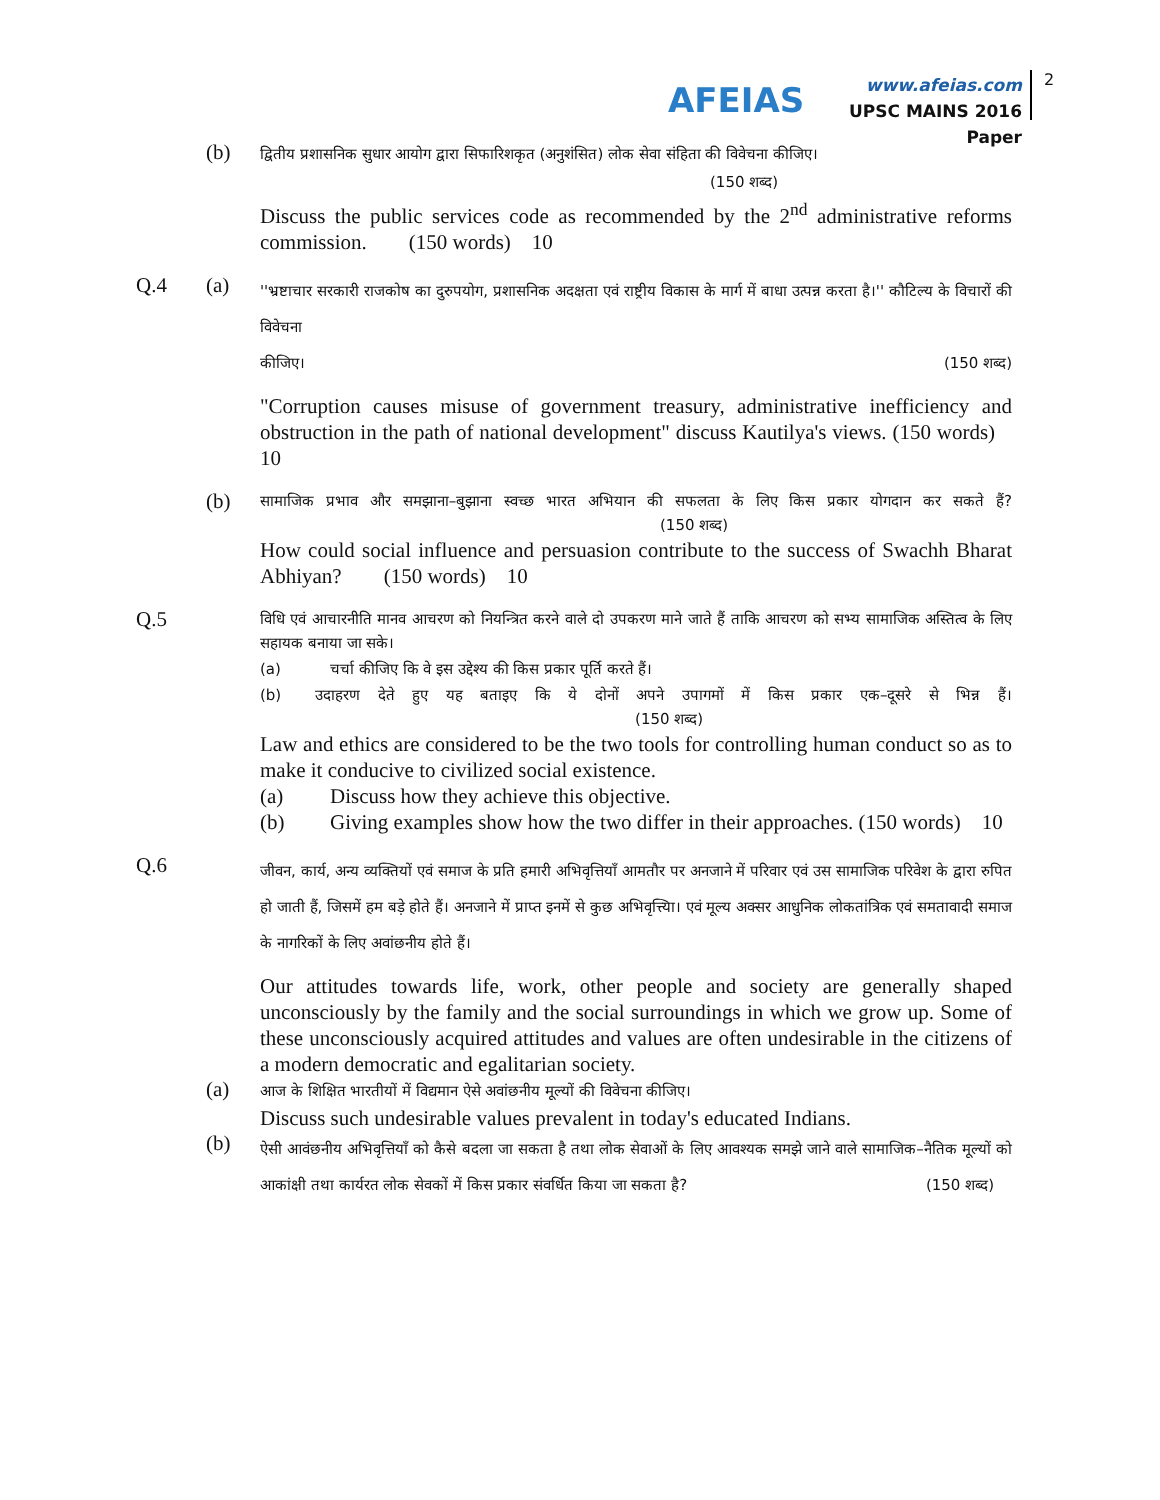AFEIAS
www.afeias.com
UPSC MAINS 2016 Paper
2
(b)
द्वितीय प्रशासनिक सुधार आयोग द्वारा सिफारिशकृत (अनुशंसित) लोक सेवा संहिता की विवेचना कीजिए।
(150 शब्द)
Discuss the public services code as recommended by the 2<sup>nd</sup> administrative reforms commission. (150 words) 10
Q.4 (a)
''भ्रष्टाचार सरकारी राजकोष का दुरुपयोग, प्रशासनिक अदक्षता एवं राष्ट्रीय विकास के मार्ग में बाधा उत्पन्न करता है।'' कौटिल्य के विचारों की विवेचना
कीजिए। (150 शब्द)
"Corruption causes misuse of government treasury, administrative inefficiency and obstruction in the path of national development" discuss Kautilya's views. (150 words) 10
(b)
सामाजिक प्रभाव और समझाना–बुझाना स्वच्छ भारत अभियान की सफलता के लिए किस प्रकार योगदान कर सकते हैं? (150 शब्द)
How could social influence and persuasion contribute to the success of Swachh Bharat Abhiyan? (150 words) 10
Q.5
विधि एवं आचारनीति मानव आचरण को नियन्त्रित करने वाले दो उपकरण माने जाते हैं ताकि आचरण को सभ्य सामाजिक अस्तित्व के लिए सहायक बनाया जा सके।
(a) चर्चा कीजिए कि वे इस उद्देश्य की किस प्रकार पूर्ति करते हैं।
(b) उदाहरण देते हुए यह बताइए कि ये दोनों अपने उपागमों में किस प्रकार एक–दूसरे से भिन्न हैं। (150 शब्द)
Law and ethics are considered to be the two tools for controlling human conduct so as to make it conducive to civilized social existence.
(a) Discuss how they achieve this objective.
(b) Giving examples show how the two differ in their approaches. (150 words) 10
Q.6
जीवन, कार्य, अन्य व्यक्तियों एवं समाज के प्रति हमारी अभिवृत्तियाँ आमतौर पर अनजाने में परिवार एवं उस सामाजिक परिवेश के द्वारा रुपित हो जाती हैं, जिसमें हम बड़े होते हैं। अनजाने में प्राप्त इनमें से कुछ अभिवृत्त्यिा। एवं मूल्य अक्सर आधुनिक लोकतांत्रिक एवं समतावादी समाज के नागरिकों के लिए अवांछनीय होते हैं।
Our attitudes towards life, work, other people and society are generally shaped unconsciously by the family and the social surroundings in which we grow up. Some of these unconsciously acquired attitudes and values are often undesirable in the citizens of a modern democratic and egalitarian society.
(a)
आज के शिक्षित भारतीयों में विद्यमान ऐसे अवांछनीय मूल्यों की विवेचना कीजिए।
Discuss such undesirable values prevalent in today's educated Indians.
(b)
ऐसी आवंछनीय अभिवृत्तियाँ को कैसे बदला जा सकता है तथा लोक सेवाओं के लिए आवश्यक समझे जाने वाले सामाजिक–नैतिक मूल्यों को आकांक्षी तथा कार्यरत लोक सेवकों में किस प्रकार संवर्धित किया जा सकता है? (150 शब्द)